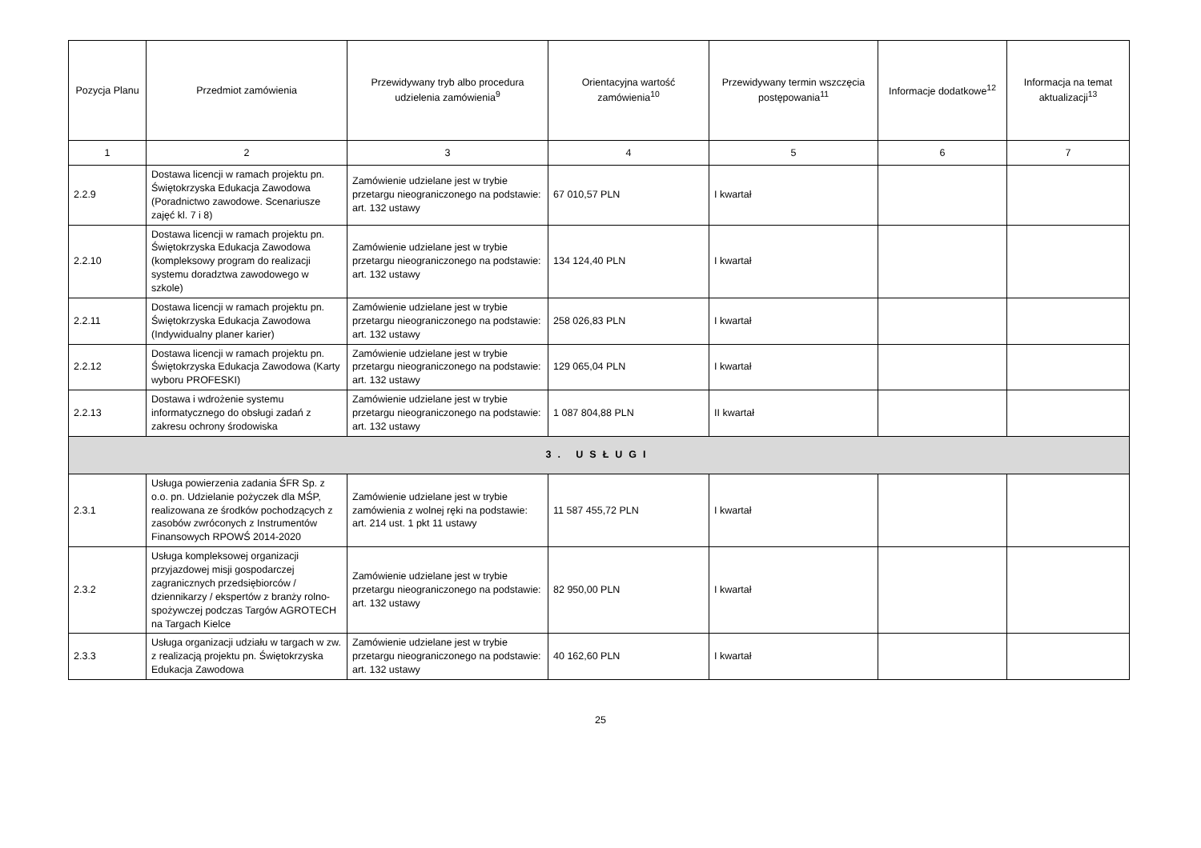| Pozycja Planu | Przedmiot zamówienia | Przewidywany tryb albo procedura udzielenia zamówienia<sup>9</sup> | Orientacyjna wartość zamówienia<sup>10</sup> | Przewidywany termin wszczęcia postępowania<sup>11</sup> | Informacje dodatkowe<sup>12</sup> | Informacja na temat aktualizacji<sup>13</sup> |
| --- | --- | --- | --- | --- | --- | --- |
| 1 | 2 | 3 | 4 | 5 | 6 | 7 |
| 2.2.9 | Dostawa licencji w ramach projektu pn. Świętokrzyska Edukacja Zawodowa (Poradnictwo zawodowe. Scenariusze zajęć kl. 7 i 8) | Zamówienie udzielane jest w trybie przetargu nieograniczonego na podstawie: art. 132 ustawy | 67 010,57 PLN | I kwartał | | |
| 2.2.10 | Dostawa licencji w ramach projektu pn. Świętokrzyska Edukacja Zawodowa (kompleksowy program do realizacji systemu doradztwa zawodowego w szkole) | Zamówienie udzielane jest w trybie przetargu nieograniczonego na podstawie: art. 132 ustawy | 134 124,40 PLN | I kwartał | | |
| 2.2.11 | Dostawa licencji w ramach projektu pn. Świętokrzyska Edukacja Zawodowa (Indywidualny planer karier) | Zamówienie udzielane jest w trybie przetargu nieograniczonego na podstawie: art. 132 ustawy | 258 026,83 PLN | I kwartał | | |
| 2.2.12 | Dostawa licencji w ramach projektu pn. Świętokrzyska Edukacja Zawodowa (Karty wyboru PROFESKI) | Zamówienie udzielane jest w trybie przetargu nieograniczonego na podstawie: art. 132 ustawy | 129 065,04 PLN | I kwartał | | |
| 2.2.13 | Dostawa i wdrożenie systemu informatycznego do obsługi zadań z zakresu ochrony środowiska | Zamówienie udzielane jest w trybie przetargu nieograniczonego na podstawie: art. 132 ustawy | 1 087 804,88 PLN | II kwartał | | |
| 3. USŁUGI | | | | | | |
| 2.3.1 | Usługa powierzenia zadania ŚFR Sp. z o.o. pn. Udzielanie pożyczek dla MŚP, realizowana ze środków pochodzących z zasobów zwróconych z Instrumentów Finansowych RPOWŚ 2014-2020 | Zamówienie udzielane jest w trybie zamówienia z wolnej ręki na podstawie: art. 214 ust. 1 pkt 11 ustawy | 11 587 455,72 PLN | I kwartał | | |
| 2.3.2 | Usługa kompleksowej organizacji przyjazdowej misji gospodarczej zagranicznych przedsiębiorców / dziennikarzy / ekspertów z branży rolno-spożywczej podczas Targów AGROTECH na Targach Kielce | Zamówienie udzielane jest w trybie przetargu nieograniczonego na podstawie: art. 132 ustawy | 82 950,00 PLN | I kwartał | | |
| 2.3.3 | Usługa organizacji udziału w targach w zw. z realizacją projektu pn. Świętokrzyska Edukacja Zawodowa | Zamówienie udzielane jest w trybie przetargu nieograniczonego na podstawie: art. 132 ustawy | 40 162,60 PLN | I kwartał | | |
25